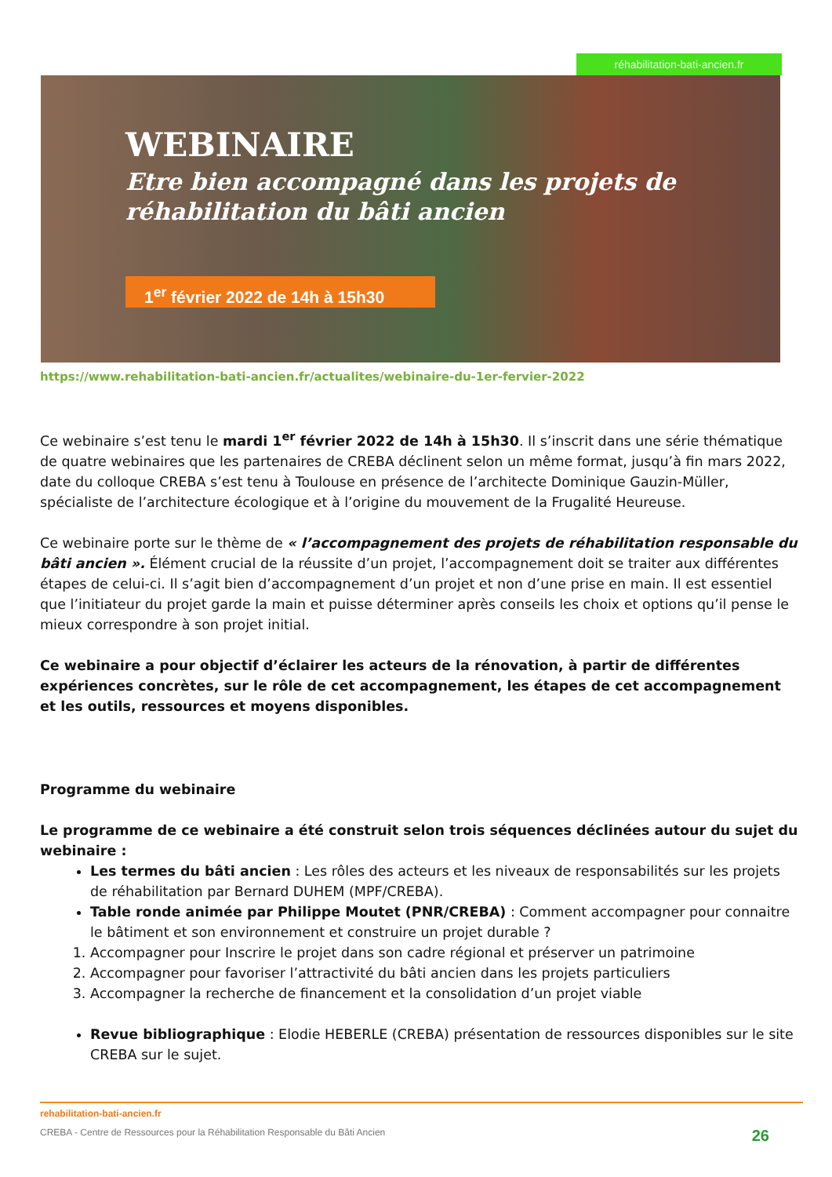réhabilitation-bati-ancien.fr
WEBINAIRE
Etre bien accompagné dans les projets de
réhabilitation du bâti ancien
1<sup>er</sup> février 2022 de 14h à 15h30
https://www.rehabilitation-bati-ancien.fr/actualites/webinaire-du-1er-fervier-2022
Ce webinaire s’est tenu le mardi 1<sup>er</sup> février 2022 de 14h à 15h30. Il s’inscrit dans une série thématique de quatre webinaires que les partenaires de CREBA déclinent selon un même format, jusqu’à fin mars 2022, date du colloque CREBA s’est tenu à Toulouse en présence de l’architecte Dominique Gauzin-Müller, spécialiste de l’architecture écologique et à l’origine du mouvement de la Frugalité Heureuse.
Ce webinaire porte sur le thème de « l’accompagnement des projets de réhabilitation responsable du bâti ancien ». Élément crucial de la réussite d’un projet, l’accompagnement doit se traiter aux différentes étapes de celui-ci. Il s’agit bien d’accompagnement d’un projet et non d’une prise en main. Il est essentiel que l’initiateur du projet garde la main et puisse déterminer après conseils les choix et options qu’il pense le mieux correspondre à son projet initial.
Ce webinaire a pour objectif d’éclairer les acteurs de la rénovation, à partir de différentes expériences concrètes, sur le rôle de cet accompagnement, les étapes de cet accompagnement et les outils, ressources et moyens disponibles.
Programme du webinaire
Le programme de ce webinaire a été construit selon trois séquences déclinées autour du sujet du webinaire :
Les termes du bâti ancien : Les rôles des acteurs et les niveaux de responsabilités sur les projets de réhabilitation par Bernard DUHEM (MPF/CREBA).
Table ronde animée par Philippe Moutet (PNR/CREBA) : Comment accompagner pour connaitre le bâtiment et son environnement et construire un projet durable ?
1. Accompagner pour Inscrire le projet dans son cadre régional et préserver un patrimoine
2. Accompagner pour favoriser l’attractivité du bâti ancien dans les projets particuliers
3. Accompagner la recherche de financement et la consolidation d’un projet viable
Revue bibliographique : Elodie HEBERLE (CREBA) présentation de ressources disponibles sur le site CREBA sur le sujet.
rehabilitation-bati-ancien.fr
CREBA - Centre de Ressources pour la Réhabilitation Responsable du Bâti Ancien 26